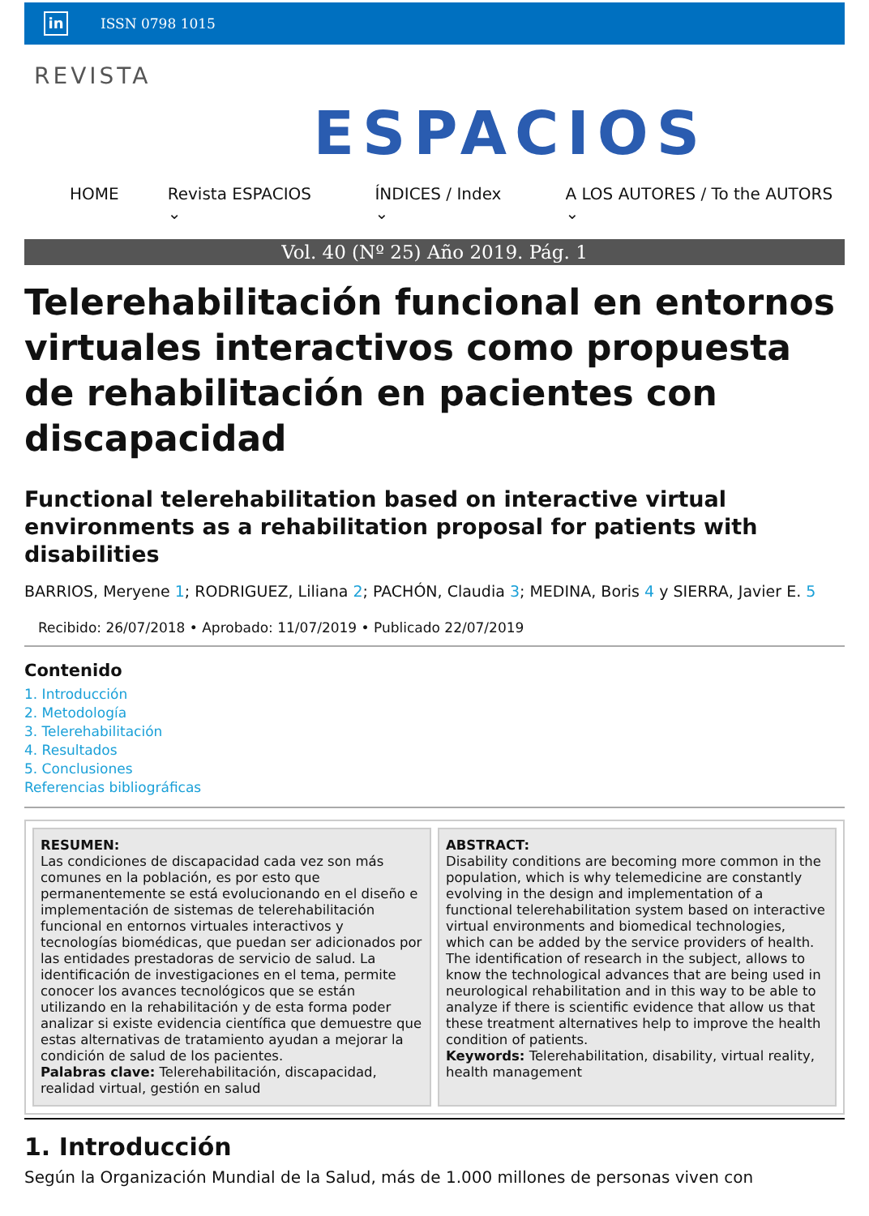in ISSN 0798 1015
REVISTA ESPACIOS
HOME Revista ESPACIOS ⌄ ÍNDICES / Index ⌄ A LOS AUTORES / To the AUTORS ⌄
Vol. 40 (Nº 25) Año 2019. Pág. 1
Telerehabilitación funcional en entornos virtuales interactivos como propuesta de rehabilitación en pacientes con discapacidad
Functional telerehabilitation based on interactive virtual environments as a rehabilitation proposal for patients with disabilities
BARRIOS, Meryene 1; RODRIGUEZ, Liliana 2; PACHÓN, Claudia 3; MEDINA, Boris 4 y SIERRA, Javier E. 5
Recibido: 26/07/2018 • Aprobado: 11/07/2019 • Publicado 22/07/2019
Contenido
1. Introducción
2. Metodología
3. Telerehabilitación
4. Resultados
5. Conclusiones
Referencias bibliográficas
| RESUMEN: Las condiciones de discapacidad cada vez son más comunes en la población, es por esto que permanentemente se está evolucionando en el diseño e implementación de sistemas de telerehabilitación funcional en entornos virtuales interactivos y tecnologías biomédicas, que puedan ser adicionados por las entidades prestadoras de servicio de salud. La identificación de investigaciones en el tema, permite conocer los avances tecnológicos que se están utilizando en la rehabilitación y de esta forma poder analizar si existe evidencia científica que demuestre que estas alternativas de tratamiento ayudan a mejorar la condición de salud de los pacientes. Palabras clave: Telerehabilitación, discapacidad, realidad virtual, gestión en salud | ABSTRACT: Disability conditions are becoming more common in the population, which is why telemedicine are constantly evolving in the design and implementation of a functional telerehabilitation system based on interactive virtual environments and biomedical technologies, which can be added by the service providers of health. The identification of research in the subject, allows to know the technological advances that are being used in neurological rehabilitation and in this way to be able to analyze if there is scientific evidence that allow us that these treatment alternatives help to improve the health condition of patients. Keywords: Telerehabilitation, disability, virtual reality, health management |
1. Introducción
Según la Organización Mundial de la Salud, más de 1.000 millones de personas viven con